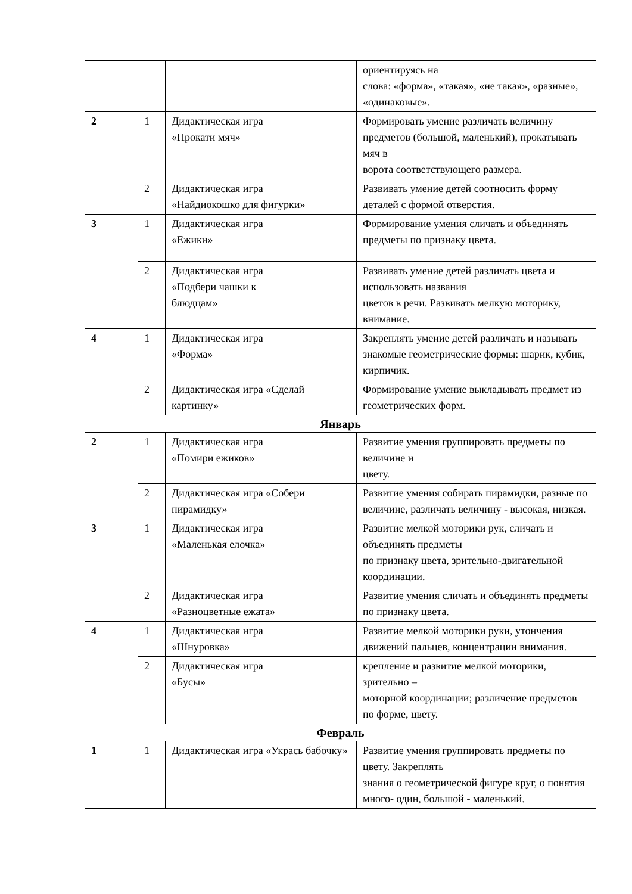| | | | ориентируясь на слова: «форма», «такая», «не такая», «разные», «одинаковые». |
| 2 | 1 | Дидактическая игра «Прокати мяч» | Формировать умение различать величину предметов (большой, маленький), прокатывать мяч в ворота соответствующего размера. |
| | 2 | Дидактическая игра «Найдиокошко для фигурки» | Развивать умение детей соотносить форму деталей с формой отверстия. |
| 3 | 1 | Дидактическая игра «Ежики» | Формирование умения сличать и объединять предметы по признаку цвета. |
| | 2 | Дидактическая игра «Подбери чашки к блюдцам» | Развивать умение детей различать цвета и использовать названия цветов в речи. Развивать мелкую моторику, внимание. |
| 4 | 1 | Дидактическая игра «Форма» | Закреплять умение детей различать и называть знакомые геометрические формы: шарик, кубик, кирпичик. |
| | 2 | Дидактическая игра «Сделай картинку» | Формирование умение выкладывать предмет из геометрических форм. |
Январь
| 2 | 1 | Дидактическая игра «Помири ежиков» | Развитие умения группировать предметы по величине и цвету. |
| | 2 | Дидактическая игра «Собери пирамидку» | Развитие умения собирать пирамидки, разные по величине, различать величину - высокая, низкая. |
| 3 | 1 | Дидактическая игра «Маленькая елочка» | Развитие мелкой моторики рук, сличать и объединять предметы по признаку цвета, зрительно-двигательной координации. |
| | 2 | Дидактическая игра «Разноцветные ежата» | Развитие умения сличать и объединять предметы по признаку цвета. |
| 4 | 1 | Дидактическая игра «Шнуровка» | Развитие мелкой моторики руки, утончения движений пальцев, концентрации внимания. |
| | 2 | Дидактическая игра «Бусы» | крепление и развитие мелкой моторики, зрительно – моторной координации; различение предметов по форме, цвету. |
Февраль
| 1 | 1 | Дидактическая игра «Укрась бабочку» | Развитие умения группировать предметы по цвету. Закреплять знания о геометрической фигуре круг, о понятия много- один, большой - маленький. |